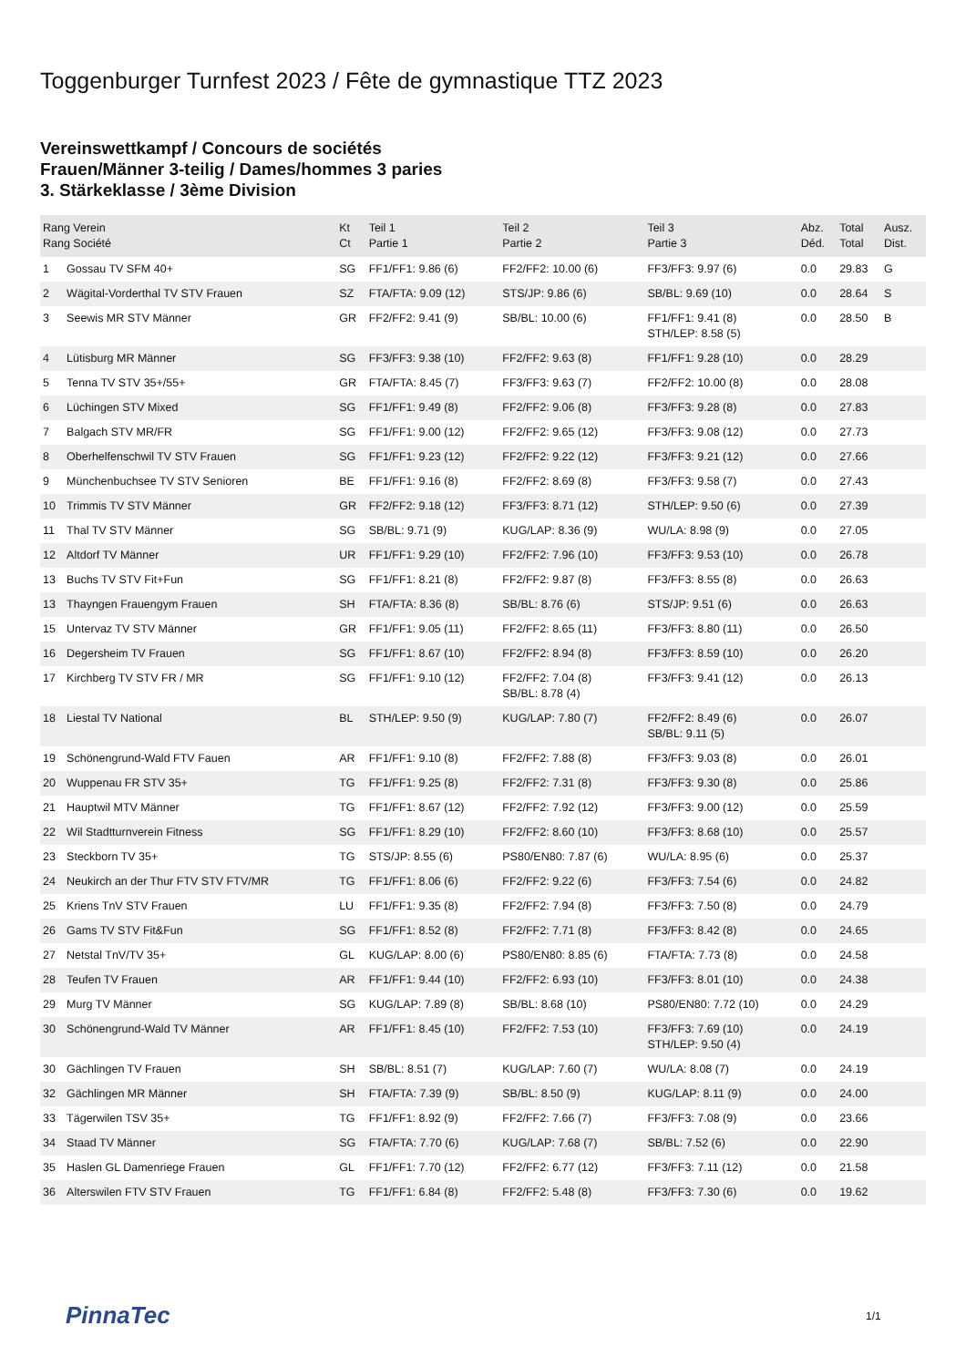Toggenburger Turnfest 2023 / Fête de gymnastique TTZ 2023
Vereinswettkampf / Concours de sociétés
Frauen/Männer 3-teilig / Dames/hommes 3 paries
3. Stärkeklasse / 3ème Division
| Rang Verein Rang Société | | Kt Ct | Teil 1 Partie 1 | Teil 2 Partie 2 | Teil 3 Partie 3 | Abz. Déd. | Total Total | Ausz. Dist. |
| --- | --- | --- | --- | --- | --- | --- | --- | --- |
| 1 | Gossau TV SFM 40+ | SG | FF1/FF1: 9.86 (6) | FF2/FF2: 10.00 (6) | FF3/FF3: 9.97 (6) | 0.0 | 29.83 | G |
| 2 | Wägital-Vorderthal TV STV Frauen | SZ | FTA/FTA: 9.09 (12) | STS/JP: 9.86 (6) | SB/BL: 9.69 (10) | 0.0 | 28.64 | S |
| 3 | Seewis MR STV Männer | GR | FF2/FF2: 9.41 (9) | SB/BL: 10.00 (6) | FF1/FF1: 9.41 (8) STH/LEP: 8.58 (5) | 0.0 | 28.50 | B |
| 4 | Lütisburg MR Männer | SG | FF3/FF3: 9.38 (10) | FF2/FF2: 9.63 (8) | FF1/FF1: 9.28 (10) | 0.0 | 28.29 | |
| 5 | Tenna TV STV 35+/55+ | GR | FTA/FTA: 8.45 (7) | FF3/FF3: 9.63 (7) | FF2/FF2: 10.00 (8) | 0.0 | 28.08 | |
| 6 | Lüchingen STV Mixed | SG | FF1/FF1: 9.49 (8) | FF2/FF2: 9.06 (8) | FF3/FF3: 9.28 (8) | 0.0 | 27.83 | |
| 7 | Balgach STV MR/FR | SG | FF1/FF1: 9.00 (12) | FF2/FF2: 9.65 (12) | FF3/FF3: 9.08 (12) | 0.0 | 27.73 | |
| 8 | Oberhelfenschwil TV STV Frauen | SG | FF1/FF1: 9.23 (12) | FF2/FF2: 9.22 (12) | FF3/FF3: 9.21 (12) | 0.0 | 27.66 | |
| 9 | Münchenbuchsee TV STV Senioren | BE | FF1/FF1: 9.16 (8) | FF2/FF2: 8.69 (8) | FF3/FF3: 9.58 (7) | 0.0 | 27.43 | |
| 10 | Trimmis TV STV Männer | GR | FF2/FF2: 9.18 (12) | FF3/FF3: 8.71 (12) | STH/LEP: 9.50 (6) | 0.0 | 27.39 | |
| 11 | Thal TV STV Männer | SG | SB/BL: 9.71 (9) | KUG/LAP: 8.36 (9) | WU/LA: 8.98 (9) | 0.0 | 27.05 | |
| 12 | Altdorf TV Männer | UR | FF1/FF1: 9.29 (10) | FF2/FF2: 7.96 (10) | FF3/FF3: 9.53 (10) | 0.0 | 26.78 | |
| 13 | Buchs TV STV Fit+Fun | SG | FF1/FF1: 8.21 (8) | FF2/FF2: 9.87 (8) | FF3/FF3: 8.55 (8) | 0.0 | 26.63 | |
| 13 | Thayngen Frauengym Frauen | SH | FTA/FTA: 8.36 (8) | SB/BL: 8.76 (6) | STS/JP: 9.51 (6) | 0.0 | 26.63 | |
| 15 | Untervaz TV STV Männer | GR | FF1/FF1: 9.05 (11) | FF2/FF2: 8.65 (11) | FF3/FF3: 8.80 (11) | 0.0 | 26.50 | |
| 16 | Degersheim TV Frauen | SG | FF1/FF1: 8.67 (10) | FF2/FF2: 8.94 (8) | FF3/FF3: 8.59 (10) | 0.0 | 26.20 | |
| 17 | Kirchberg TV STV FR / MR | SG | FF1/FF1: 9.10 (12) | FF2/FF2: 7.04 (8) SB/BL: 8.78 (4) | FF3/FF3: 9.41 (12) | 0.0 | 26.13 | |
| 18 | Liestal TV National | BL | STH/LEP: 9.50 (9) | KUG/LAP: 7.80 (7) | FF2/FF2: 8.49 (6) SB/BL: 9.11 (5) | 0.0 | 26.07 | |
| 19 | Schönengrund-Wald FTV Fauen | AR | FF1/FF1: 9.10 (8) | FF2/FF2: 7.88 (8) | FF3/FF3: 9.03 (8) | 0.0 | 26.01 | |
| 20 | Wuppenau FR STV 35+ | TG | FF1/FF1: 9.25 (8) | FF2/FF2: 7.31 (8) | FF3/FF3: 9.30 (8) | 0.0 | 25.86 | |
| 21 | Hauptwil MTV Männer | TG | FF1/FF1: 8.67 (12) | FF2/FF2: 7.92 (12) | FF3/FF3: 9.00 (12) | 0.0 | 25.59 | |
| 22 | Wil Stadtturnverein Fitness | SG | FF1/FF1: 8.29 (10) | FF2/FF2: 8.60 (10) | FF3/FF3: 8.68 (10) | 0.0 | 25.57 | |
| 23 | Steckborn TV 35+ | TG | STS/JP: 8.55 (6) | PS80/EN80: 7.87 (6) | WU/LA: 8.95 (6) | 0.0 | 25.37 | |
| 24 | Neukirch an der Thur FTV STV FTV/MR | TG | FF1/FF1: 8.06 (6) | FF2/FF2: 9.22 (6) | FF3/FF3: 7.54 (6) | 0.0 | 24.82 | |
| 25 | Kriens TnV STV Frauen | LU | FF1/FF1: 9.35 (8) | FF2/FF2: 7.94 (8) | FF3/FF3: 7.50 (8) | 0.0 | 24.79 | |
| 26 | Gams TV STV Fit&Fun | SG | FF1/FF1: 8.52 (8) | FF2/FF2: 7.71 (8) | FF3/FF3: 8.42 (8) | 0.0 | 24.65 | |
| 27 | Netstal TnV/TV 35+ | GL | KUG/LAP: 8.00 (6) | PS80/EN80: 8.85 (6) | FTA/FTA: 7.73 (8) | 0.0 | 24.58 | |
| 28 | Teufen TV Frauen | AR | FF1/FF1: 9.44 (10) | FF2/FF2: 6.93 (10) | FF3/FF3: 8.01 (10) | 0.0 | 24.38 | |
| 29 | Murg TV Männer | SG | KUG/LAP: 7.89 (8) | SB/BL: 8.68 (10) | PS80/EN80: 7.72 (10) | 0.0 | 24.29 | |
| 30 | Schönengrund-Wald TV Männer | AR | FF1/FF1: 8.45 (10) | FF2/FF2: 7.53 (10) | FF3/FF3: 7.69 (10) STH/LEP: 9.50 (4) | 0.0 | 24.19 | |
| 30 | Gächlingen TV Frauen | SH | SB/BL: 8.51 (7) | KUG/LAP: 7.60 (7) | WU/LA: 8.08 (7) | 0.0 | 24.19 | |
| 32 | Gächlingen MR Männer | SH | FTA/FTA: 7.39 (9) | SB/BL: 8.50 (9) | KUG/LAP: 8.11 (9) | 0.0 | 24.00 | |
| 33 | Tägerwilen TSV 35+ | TG | FF1/FF1: 8.92 (9) | FF2/FF2: 7.66 (7) | FF3/FF3: 7.08 (9) | 0.0 | 23.66 | |
| 34 | Staad TV Männer | SG | FTA/FTA: 7.70 (6) | KUG/LAP: 7.68 (7) | SB/BL: 7.52 (6) | 0.0 | 22.90 | |
| 35 | Haslen GL Damenriege Frauen | GL | FF1/FF1: 7.70 (12) | FF2/FF2: 6.77 (12) | FF3/FF3: 7.11 (12) | 0.0 | 21.58 | |
| 36 | Alterswilen FTV STV Frauen | TG | FF1/FF1: 6.84 (8) | FF2/FF2: 5.48 (8) | FF3/FF3: 7.30 (6) | 0.0 | 19.62 | |
PinnaTec 1/1